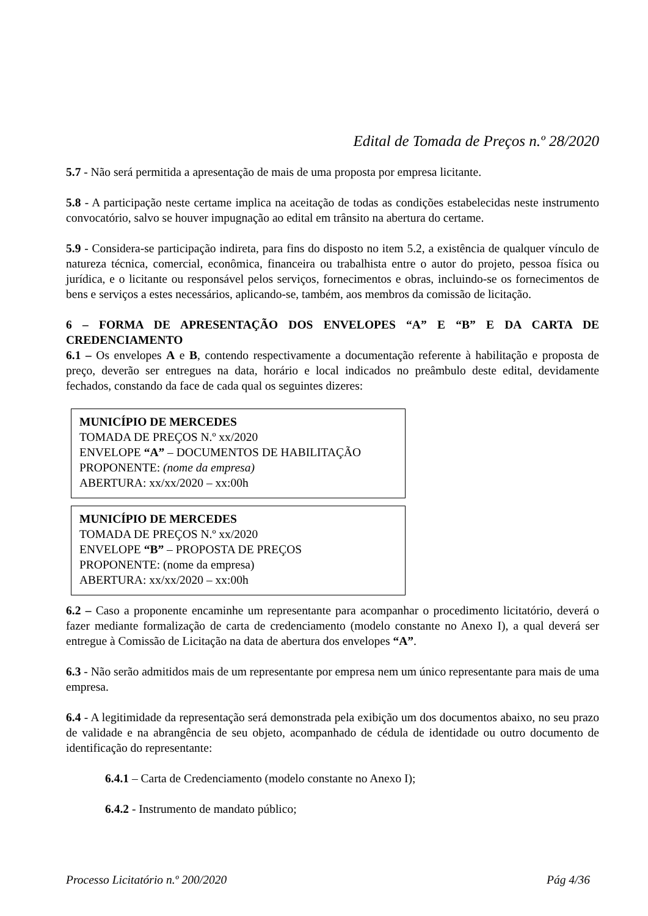Edital de Tomada de Preços n.º 28/2020
5.7 - Não será permitida a apresentação de mais de uma proposta por empresa licitante.
5.8 - A participação neste certame implica na aceitação de todas as condições estabelecidas neste instrumento convocatório, salvo se houver impugnação ao edital em trânsito na abertura do certame.
5.9 - Considera-se participação indireta, para fins do disposto no item 5.2, a existência de qualquer vínculo de natureza técnica, comercial, econômica, financeira ou trabalhista entre o autor do projeto, pessoa física ou jurídica, e o licitante ou responsável pelos serviços, fornecimentos e obras, incluindo-se os fornecimentos de bens e serviços a estes necessários, aplicando-se, também, aos membros da comissão de licitação.
6 – FORMA DE APRESENTAÇÃO DOS ENVELOPES “A” E “B” E DA CARTA DE CREDENCIAMENTO
6.1 – Os envelopes A e B, contendo respectivamente a documentação referente à habilitação e proposta de preço, deverão ser entregues na data, horário e local indicados no preâmbulo deste edital, devidamente fechados, constando da face de cada qual os seguintes dizeres:
MUNICÍPIO DE MERCEDES
TOMADA DE PREÇOS N.º xx/2020
ENVELOPE “A” – DOCUMENTOS DE HABILITAÇÃO
PROPONENTE: (nome da empresa)
ABERTURA: xx/xx/2020 – xx:00h
MUNICÍPIO DE MERCEDES
TOMADA DE PREÇOS N.º xx/2020
ENVELOPE “B” – PROPOSTA DE PREÇOS
PROPONENTE: (nome da empresa)
ABERTURA: xx/xx/2020 – xx:00h
6.2 – Caso a proponente encaminhe um representante para acompanhar o procedimento licitatório, deverá o fazer mediante formalização de carta de credenciamento (modelo constante no Anexo I), a qual deverá ser entregue à Comissão de Licitação na data de abertura dos envelopes “A”.
6.3 - Não serão admitidos mais de um representante por empresa nem um único representante para mais de uma empresa.
6.4 - A legitimidade da representação será demonstrada pela exibição um dos documentos abaixo, no seu prazo de validade e na abrangência de seu objeto, acompanhado de cédula de identidade ou outro documento de identificação do representante:
6.4.1 – Carta de Credenciamento (modelo constante no Anexo I);
6.4.2 - Instrumento de mandato público;
Processo Licitatório n.º 200/2020 Pág 4/36